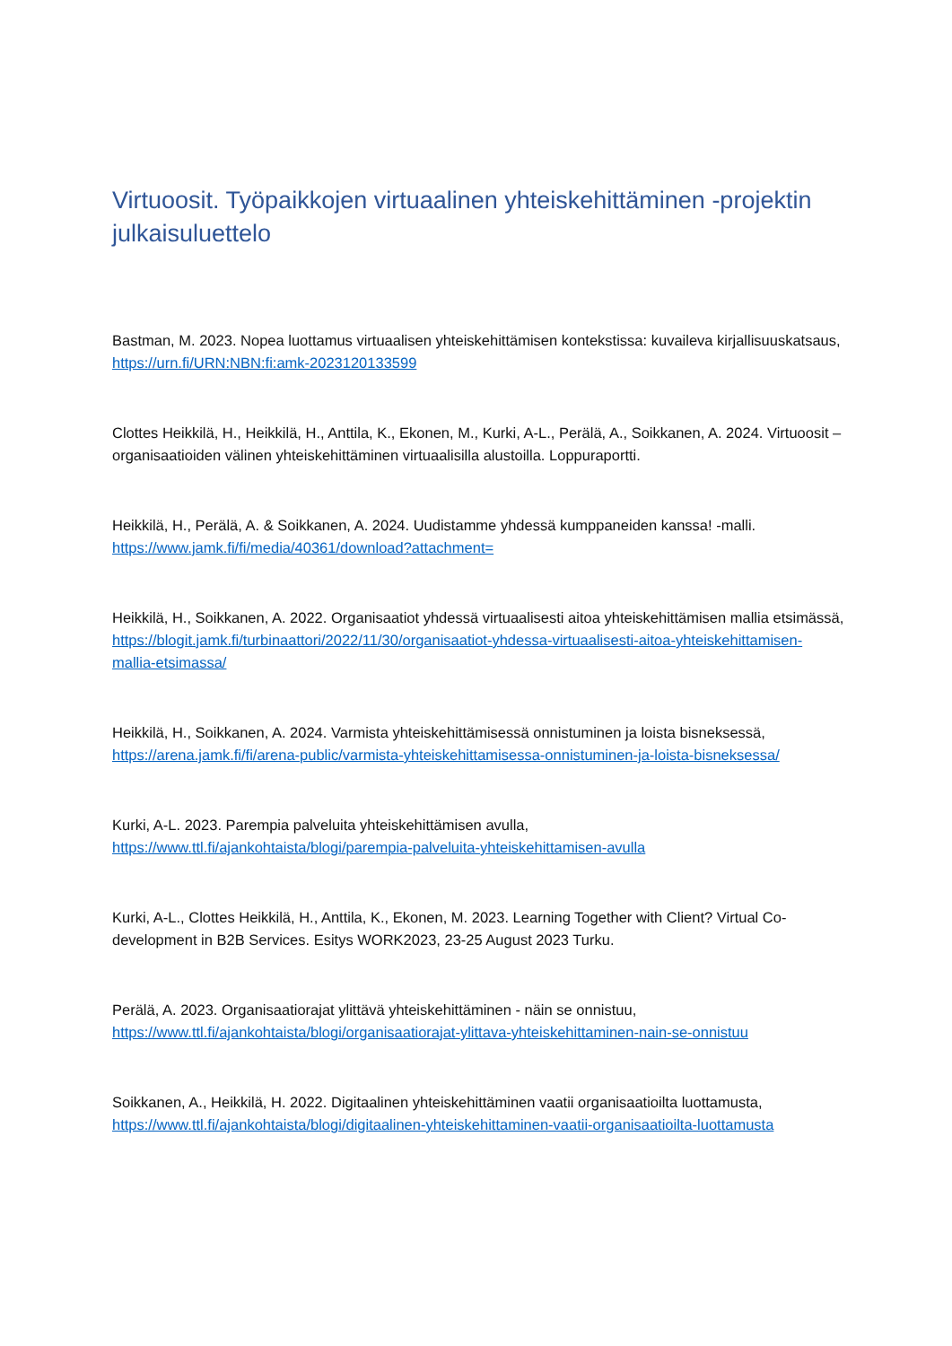Virtuoosit. Työpaikkojen virtuaalinen yhteiskehittäminen -projektin julkaisuluettelo
Bastman, M. 2023. Nopea luottamus virtuaalisen yhteiskehittämisen kontekstissa: kuvaileva kirjallisuuskatsaus, https://urn.fi/URN:NBN:fi:amk-2023120133599
Clottes Heikkilä, H., Heikkilä, H., Anttila, K., Ekonen, M., Kurki, A-L., Perälä, A., Soikkanen, A. 2024. Virtuoosit – organisaatioiden välinen yhteiskehittäminen virtuaalisilla alustoilla. Loppuraportti.
Heikkilä, H., Perälä, A. & Soikkanen, A. 2024. Uudistamme yhdessä kumppaneiden kanssa! -malli. https://www.jamk.fi/fi/media/40361/download?attachment=
Heikkilä, H., Soikkanen, A. 2022. Organisaatiot yhdessä virtuaalisesti aitoa yhteiskehittämisen mallia etsimässä, https://blogit.jamk.fi/turbinaattori/2022/11/30/organisaatiot-yhdessa-virtuaalisesti-aitoa-yhteiskehittamisen-mallia-etsimassa/
Heikkilä, H., Soikkanen, A. 2024. Varmista yhteiskehittämisessä onnistuminen ja loista bisneksessä, https://arena.jamk.fi/fi/arena-public/varmista-yhteiskehittamisessa-onnistuminen-ja-loista-bisneksessa/
Kurki, A-L. 2023. Parempia palveluita yhteiskehittämisen avulla,
https://www.ttl.fi/ajankohtaista/blogi/parempia-palveluita-yhteiskehittamisen-avulla
Kurki, A-L., Clottes Heikkilä, H., Anttila, K., Ekonen, M. 2023. Learning Together with Client? Virtual Co-development in B2B Services. Esitys WORK2023, 23-25 August 2023 Turku.
Perälä, A. 2023. Organisaatiorajat ylittävä yhteiskehittäminen - näin se onnistuu,
https://www.ttl.fi/ajankohtaista/blogi/organisaatiorajat-ylittava-yhteiskehittaminen-nain-se-onnistuu
Soikkanen, A., Heikkilä, H. 2022. Digitaalinen yhteiskehittäminen vaatii organisaatioilta luottamusta, https://www.ttl.fi/ajankohtaista/blogi/digitaalinen-yhteiskehittaminen-vaatii-organisaatioilta-luottamusta